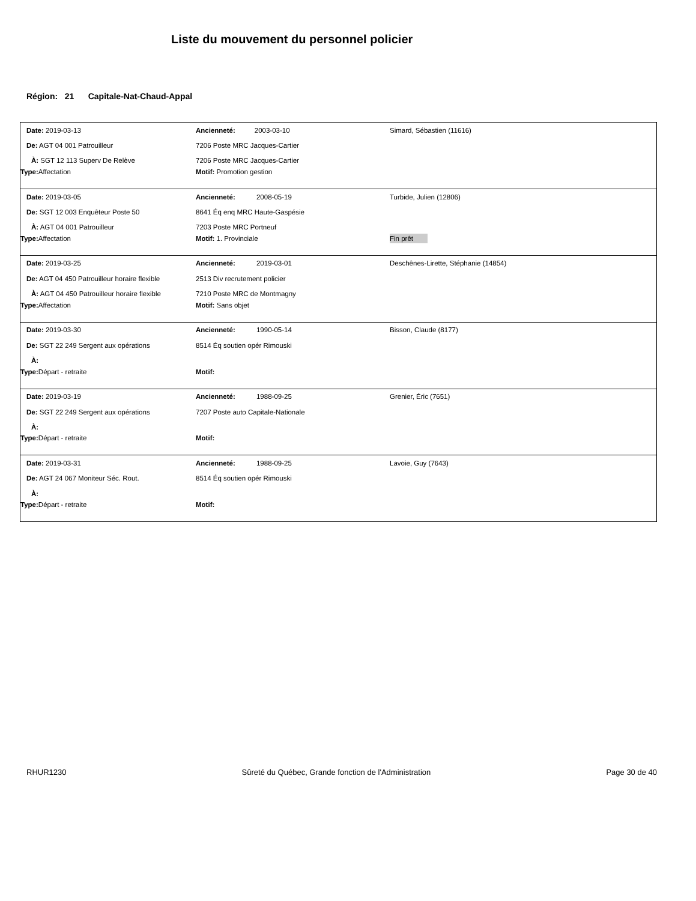Liste du mouvement du personnel policier
Région: 21 Capitale-Nat-Chaud-Appal
| Date: 2019-03-13 | Ancienneté: 2003-03-10 | Simard, Sébastien (11616) |
| De: AGT 04 001 Patrouilleur | 7206 Poste MRC Jacques-Cartier | |
| À: SGT 12 113 Superv De Relève | 7206 Poste MRC Jacques-Cartier | |
| Type: Affectation | Motif: Promotion gestion | |
| Date: 2019-03-05 | Ancienneté: 2008-05-19 | Turbide, Julien (12806) |
| De: SGT 12 003 Enquêteur Poste 50 | 8641 Éq enq MRC Haute-Gaspésie | |
| À: AGT 04 001 Patrouilleur | 7203 Poste MRC Portneuf | |
| Type: Affectation | Motif: 1. Provinciale | Fin prêt |
| Date: 2019-03-25 | Ancienneté: 2019-03-01 | Deschênes-Lirette, Stéphanie (14854) |
| De: AGT 04 450 Patrouilleur horaire flexible | 2513 Div recrutement policier | |
| À: AGT 04 450 Patrouilleur horaire flexible | 7210 Poste MRC de Montmagny | |
| Type: Affectation | Motif: Sans objet | |
| Date: 2019-03-30 | Ancienneté: 1990-05-14 | Bisson, Claude (8177) |
| De: SGT 22 249 Sergent aux opérations | 8514 Éq soutien opér Rimouski | |
| À: | | |
| Type: Départ - retraite | Motif: | |
| Date: 2019-03-19 | Ancienneté: 1988-09-25 | Grenier, Éric (7651) |
| De: SGT 22 249 Sergent aux opérations | 7207 Poste auto Capitale-Nationale | |
| À: | | |
| Type: Départ - retraite | Motif: | |
| Date: 2019-03-31 | Ancienneté: 1988-09-25 | Lavoie, Guy (7643) |
| De: AGT 24 067 Moniteur Séc. Rout. | 8514 Éq soutien opér Rimouski | |
| À: | | |
| Type: Départ - retraite | Motif: | |
RHUR1230 Sûreté du Québec, Grande fonction de l'Administration Page 30 de 40